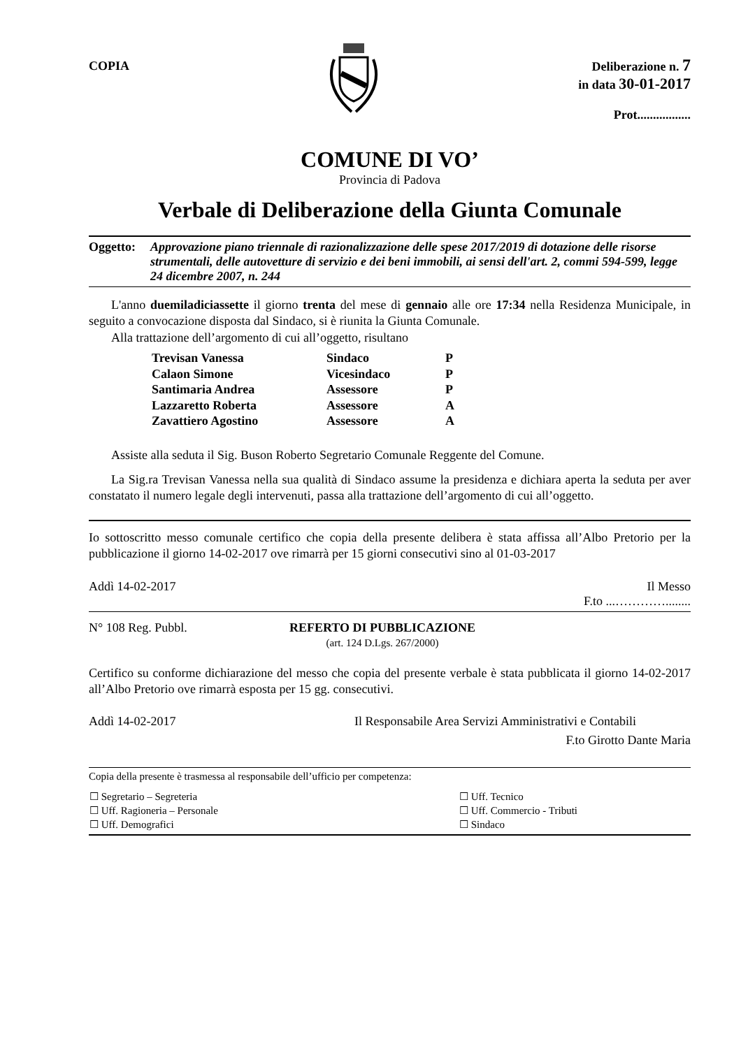COPIA
Deliberazione n. 7
in data 30-01-2017
Prot.................
COMUNE DI VO’
Provincia di Padova
Verbale di Deliberazione della Giunta Comunale
Oggetto: Approvazione piano triennale di razionalizzazione delle spese 2017/2019 di dotazione delle risorse strumentali, delle autovetture di servizio e dei beni immobili, ai sensi dell'art. 2, commi 594-599, legge 24 dicembre 2007, n. 244
L'anno duemiladiciassette il giorno trenta del mese di gennaio alle ore 17:34 nella Residenza Municipale, in seguito a convocazione disposta dal Sindaco, si è riunita la Giunta Comunale.
Alla trattazione dell’argomento di cui all’oggetto, risultano
| Trevisan Vanessa | Sindaco | P |
| Calaon Simone | Vicesindaco | P |
| Santimaria Andrea | Assessore | P |
| Lazzaretto Roberta | Assessore | A |
| Zavattiero Agostino | Assessore | A |
Assiste alla seduta il Sig. Buson Roberto Segretario Comunale Reggente del Comune.
La Sig.ra Trevisan Vanessa nella sua qualità di Sindaco assume la presidenza e dichiara aperta la seduta per aver constatato il numero legale degli intervenuti, passa alla trattazione dell’argomento di cui all’oggetto.
Io sottoscritto messo comunale certifico che copia della presente delibera è stata affissa all’Albo Pretorio per la pubblicazione il giorno 14-02-2017 ove rimarrà per 15 giorni consecutivi sino al 01-03-2017
Addì 14-02-2017 Il Messo
F.to ...…………........
N° 108 Reg. Pubbl. REFERTO DI PUBBLICAZIONE
(art. 124 D.Lgs. 267/2000)
Certifico su conforme dichiarazione del messo che copia del presente verbale è stata pubblicata il giorno 14-02-2017 all’Albo Pretorio ove rimarrà esposta per 15 gg. consecutivi.
Addì 14-02-2017 Il Responsabile Area Servizi Amministrativi e Contabili
F.to Girotto Dante Maria
Copia della presente è trasmessa al responsabile dell’ufficio per competenza:
| ☐ Segretario – Segreteria | ☐ Uff. Tecnico |
| ☐ Uff. Ragioneria – Personale | ☐ Uff. Commercio - Tributi |
| ☐ Uff. Demografici | ☐ Sindaco |